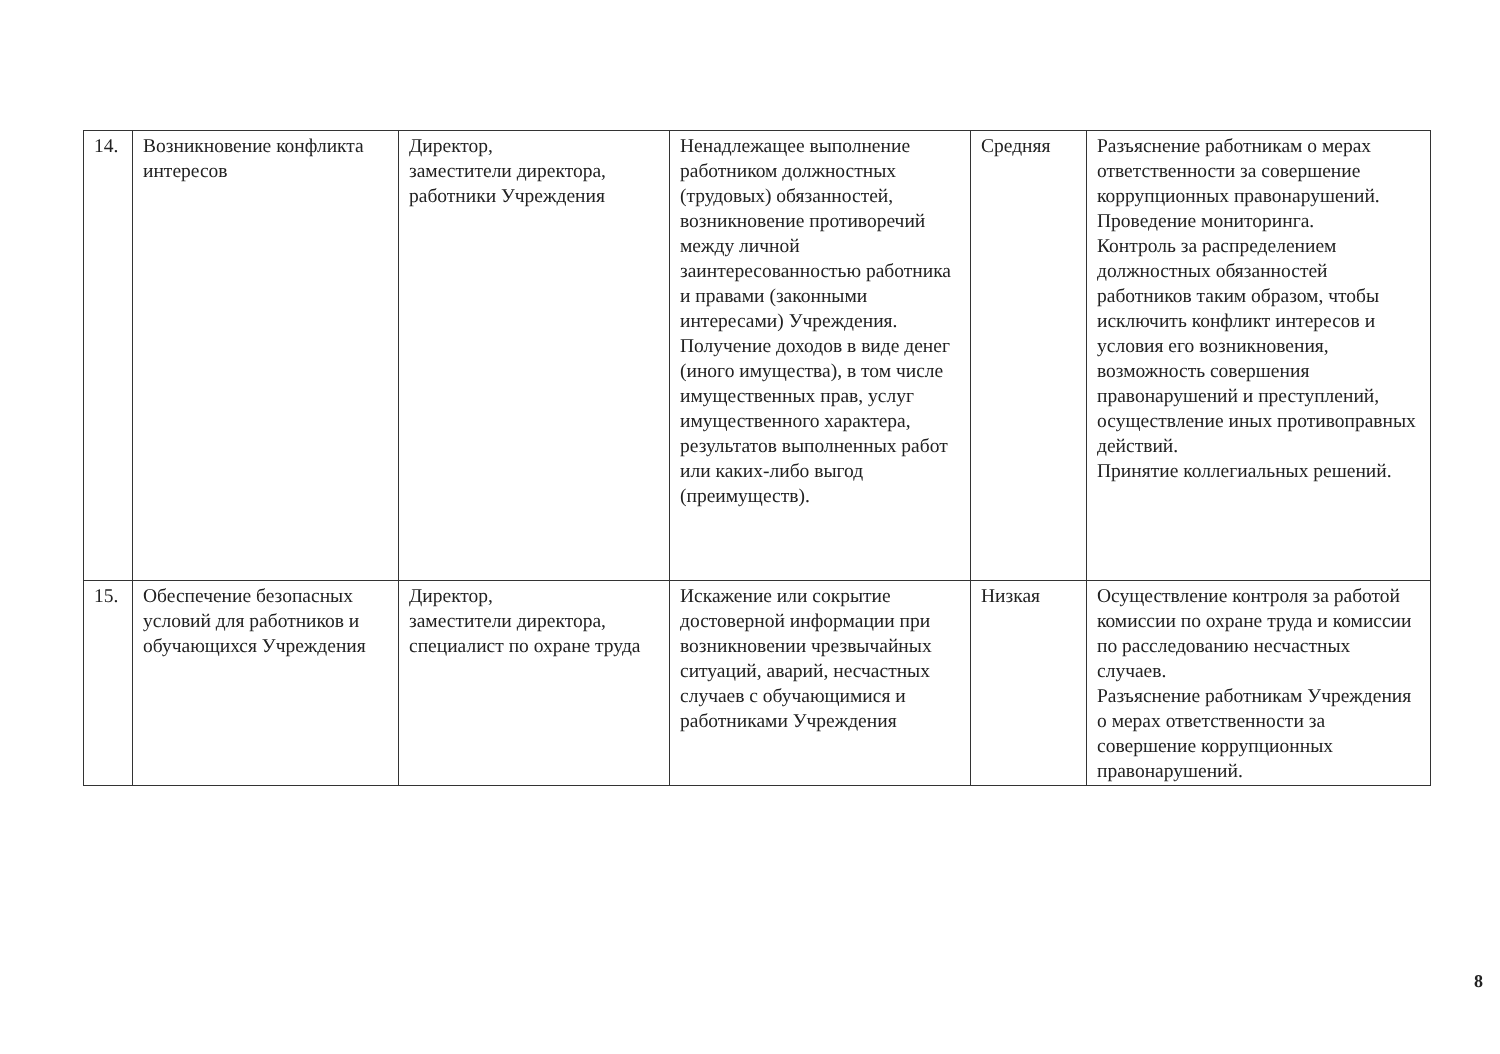| 14. | Возникновение конфликта интересов | Директор, заместители директора, работники Учреждения | Ненадлежащее выполнение работником должностных (трудовых) обязанностей, возникновение противоречий между личной заинтересованностью работника и правами (законными интересами) Учреждения. Получение доходов в виде денег (иного имущества), в том числе имущественных прав, услуг имущественного характера, результатов выполненных работ или каких-либо выгод (преимуществ). | Средняя | Разъяснение работникам о мерах ответственности за совершение коррупционных правонарушений. Проведение мониторинга. Контроль за распределением должностных обязанностей работников таким образом, чтобы исключить конфликт интересов и условия его возникновения, возможность совершения правонарушений и преступлений, осуществление иных противоправных действий. Принятие коллегиальных решений. |
| 15. | Обеспечение безопасных условий для работников и обучающихся Учреждения | Директор, заместители директора, специалист по охране труда | Искажение или сокрытие достоверной информации при возникновении чрезвычайных ситуаций, аварий, несчастных случаев с обучающимися и работниками Учреждения | Низкая | Осуществление контроля за работой комиссии по охране труда и комиссии по расследованию несчастных случаев. Разъяснение работникам Учреждения о мерах ответственности за совершение коррупционных правонарушений. |
8